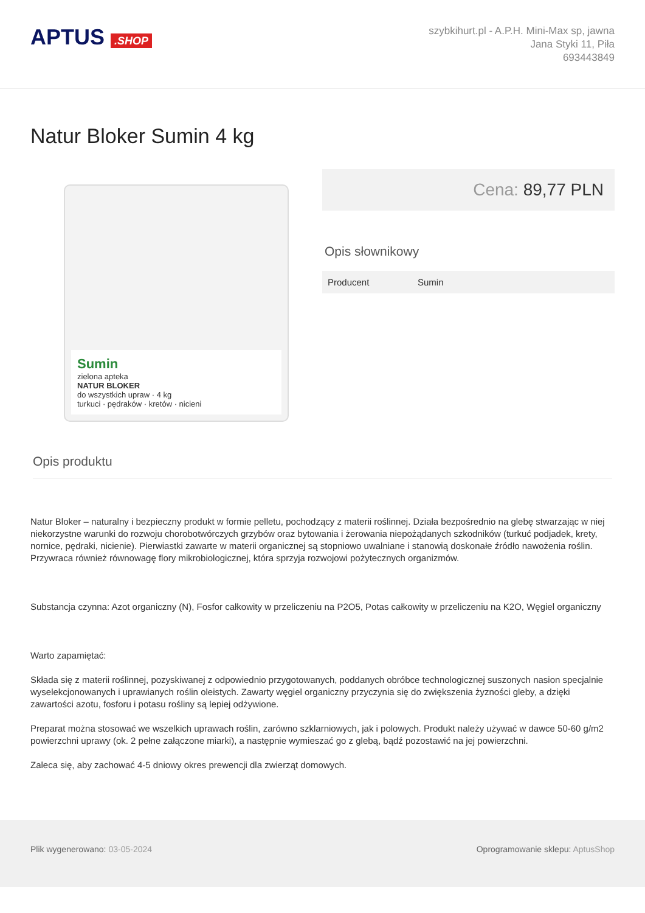APTUS .SHOP
szybkihurt.pl - A.P.H. Mini-Max sp, jawna
Jana Styki 11, Piła
693443849
Natur Bloker Sumin 4 kg
Sumin
zielona apteka
NATUR BLOKER
do wszystkich upraw · 4 kg
turkuci · pędraków · kretów · nicieni
Cena: 89,77 PLN
Opis słownikowy
| Producent | Sumin |
Opis produktu
Natur Bloker – naturalny i bezpieczny produkt w formie pelletu, pochodzący z materii roślinnej. Działa bezpośrednio na glebę stwarzając w niej niekorzystne warunki do rozwoju chorobotwórczych grzybów oraz bytowania i żerowania niepożądanych szkodników (turkuć podjadek, krety, nornice, pędraki, nicienie). Pierwiastki zawarte w materii organicznej są stopniowo uwalniane i stanowią doskonałe źródło nawożenia roślin. Przywraca również równowagę flory mikrobiologicznej, która sprzyja rozwojowi pożytecznych organizmów.
Substancja czynna: Azot organiczny (N), Fosfor całkowity w przeliczeniu na P2O5, Potas całkowity w przeliczeniu na K2O, Węgiel organiczny
Warto zapamiętać:
Składa się z materii roślinnej, pozyskiwanej z odpowiednio przygotowanych, poddanych obróbce technologicznej suszonych nasion specjalnie wyselekcjonowanych i uprawianych roślin oleistych. Zawarty węgiel organiczny przyczynia się do zwiększenia żyzności gleby, a dzięki zawartości azotu, fosforu i potasu rośliny są lepiej odżywione.
Preparat można stosować we wszelkich uprawach roślin, zarówno szklarniowych, jak i polowych. Produkt należy używać w dawce 50-60 g/m2 powierzchni uprawy (ok. 2 pełne załączone miarki), a następnie wymieszać go z glebą, bądź pozostawić na jej powierzchni.
Zaleca się, aby zachować 4-5 dniowy okres prewencji dla zwierząt domowych.
Plik wygenerowano: 03-05-2024 Oprogramowanie sklepu: AptusShop